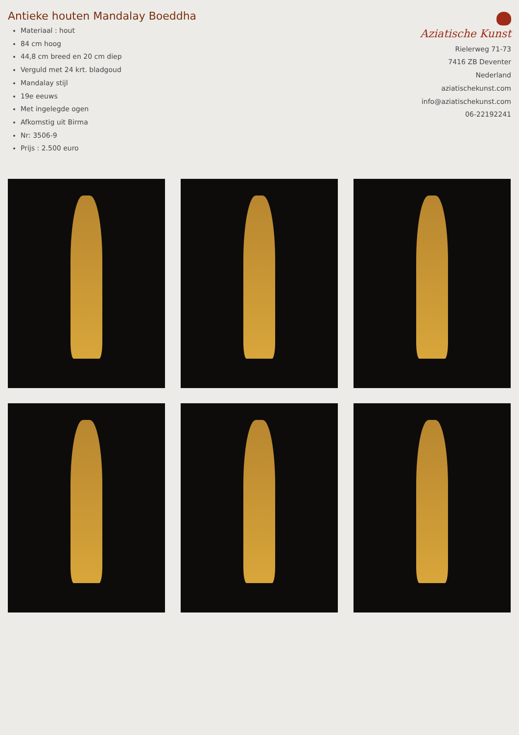Antieke houten Mandalay Boeddha
Materiaal : hout
84 cm hoog
44,8 cm breed en 20 cm diep
Verguld met 24 krt. bladgoud
Mandalay stijl
19e eeuws
Met ingelegde ogen
Afkomstig uit Birma
Nr: 3506-9
Prijs : 2.500 euro
Aziatische Kunst
Rielerweg 71-73
7416 ZB Deventer
Nederland
aziatischekunst.com
info@aziatischekunst.com
06-22192241